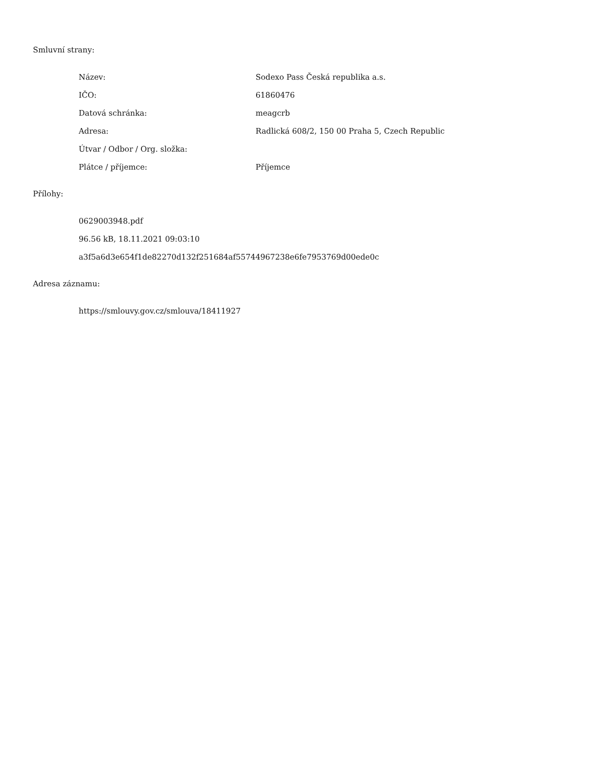Smluvní strany:
| Název: | Sodexo Pass Česká republika a.s. |
| IČO: | 61860476 |
| Datová schránka: | meagcrb |
| Adresa: | Radlická 608/2, 150 00 Praha 5, Czech Republic |
| Útvar / Odbor / Org. složka: | |
| Plátce / příjemce: | Příjemce |
Přílohy:
| 0629003948.pdf |
| 96.56 kB, 18.11.2021 09:03:10 |
| a3f5a6d3e654f1de82270d132f251684af55744967238e6fe7953769d00ede0c |
Adresa záznamu:
| https://smlouvy.gov.cz/smlouva/18411927 |